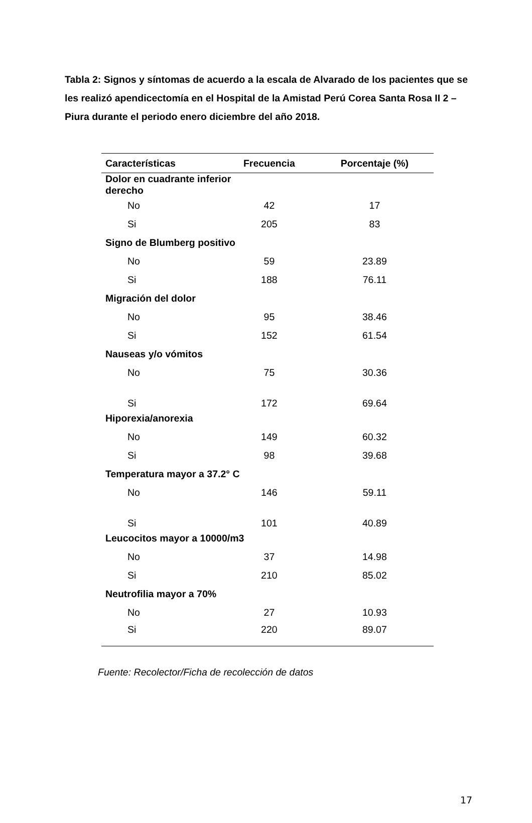Tabla 2: Signos y síntomas de acuerdo a la escala de Alvarado de los pacientes que se les realizó apendicectomía en el Hospital de la Amistad Perú Corea Santa Rosa II 2 – Piura durante el periodo enero diciembre del año 2018.
| Características | Frecuencia | Porcentaje (%) |
| --- | --- | --- |
| Dolor en cuadrante inferior derecho | | |
| No | 42 | 17 |
| Si | 205 | 83 |
| Signo de Blumberg positivo | | |
| No | 59 | 23.89 |
| Si | 188 | 76.11 |
| Migración del dolor | | |
| No | 95 | 38.46 |
| Si | 152 | 61.54 |
| Nauseas y/o vómitos | | |
| No | 75 | 30.36 |
| Si | 172 | 69.64 |
| Hiporexia/anorexia | | |
| No | 149 | 60.32 |
| Si | 98 | 39.68 |
| Temperatura mayor a 37.2° C | | |
| No | 146 | 59.11 |
| Si | 101 | 40.89 |
| Leucocitos mayor a 10000/m3 | | |
| No | 37 | 14.98 |
| Si | 210 | 85.02 |
| Neutrofilia mayor a 70% | | |
| No | 27 | 10.93 |
| Si | 220 | 89.07 |
Fuente: Recolector/Ficha de recolección de datos
17